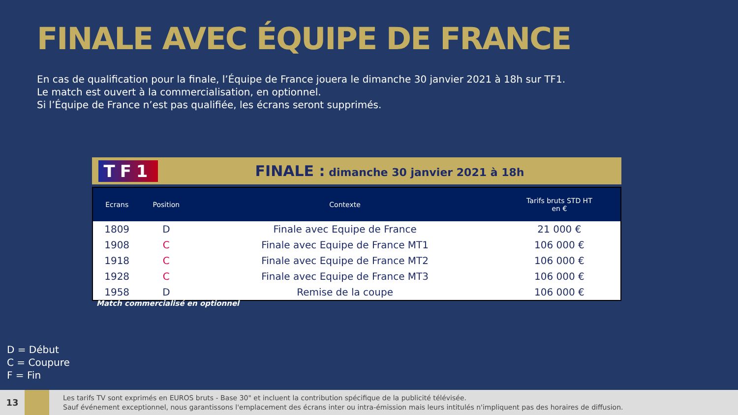FINALE AVEC ÉQUIPE DE FRANCE
En cas de qualification pour la finale, l’Équipe de France jouera le dimanche 30 janvier 2021 à 18h sur TF1.
Le match est ouvert à la commercialisation, en optionnel.
Si l’Équipe de France n’est pas qualifiée, les écrans seront supprimés.
TF1
FINALE : dimanche 30 janvier 2021 à 18h
| Ecrans | Position | Contexte | Tarifs bruts STD HT en € |
| --- | --- | --- | --- |
| 1809 | D | Finale avec Equipe de France | 21 000 € |
| 1908 | C | Finale avec Equipe de France MT1 | 106 000 € |
| 1918 | C | Finale avec Equipe de France MT2 | 106 000 € |
| 1928 | C | Finale avec Equipe de France MT3 | 106 000 € |
| 1958 | D | Remise de la coupe | 106 000 € |
Match commercialisé en optionnel
D = Début
C = Coupure
F = Fin
13
Les tarifs TV sont exprimés en EUROS bruts - Base 30" et incluent la contribution spécifique de la publicité télévisée.
Sauf événement exceptionnel, nous garantissons l'emplacement des écrans inter ou intra-émission mais leurs intitulés n'impliquent pas des horaires de diffusion.